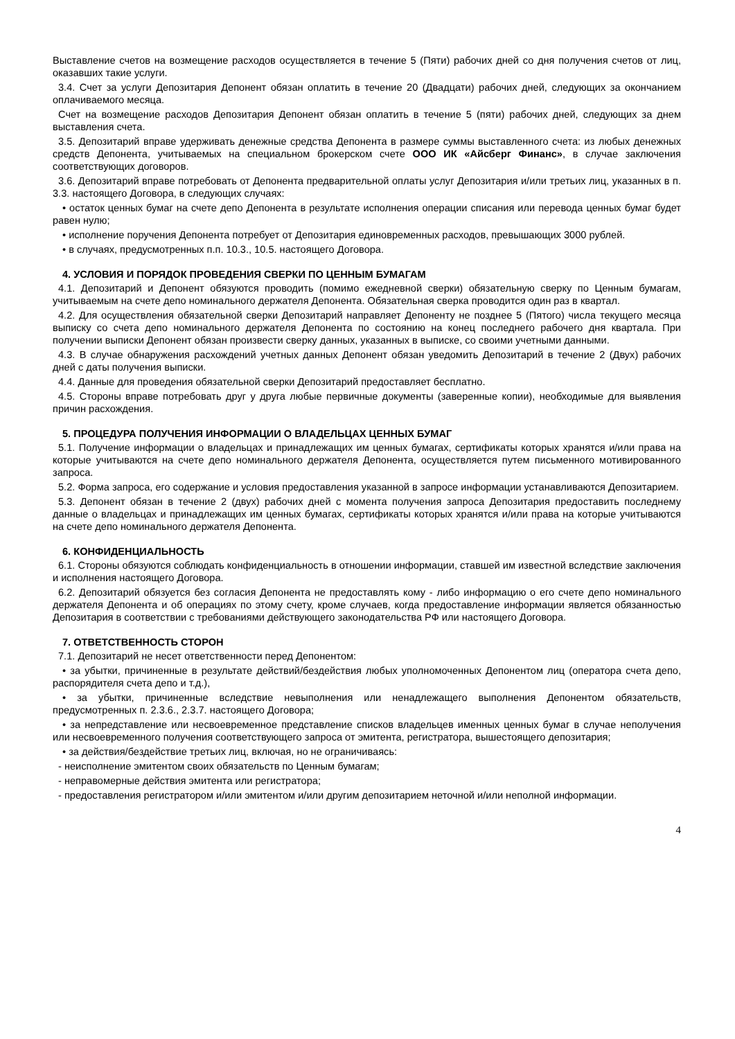Выставление счетов на возмещение расходов осуществляется в течение 5 (Пяти) рабочих дней со дня получения счетов от лиц, оказавших такие услуги.
3.4. Счет за услуги Депозитария Депонент обязан оплатить в течение 20 (Двадцати) рабочих дней, следующих за окончанием оплачиваемого месяца.
Счет на возмещение расходов Депозитария Депонент обязан оплатить в течение 5 (пяти) рабочих дней, следующих за днем выставления счета.
3.5. Депозитарий вправе удерживать денежные средства Депонента в размере суммы выставленного счета: из любых денежных средств Депонента, учитываемых на специальном брокерском счете ООО ИК «Айсберг Финанс», в случае заключения соответствующих договоров.
3.6. Депозитарий вправе потребовать от Депонента предварительной оплаты услуг Депозитария и/или третьих лиц, указанных в п. 3.3. настоящего Договора, в следующих случаях:
• остаток ценных бумаг на счете депо Депонента в результате исполнения операции списания или перевода ценных бумаг будет равен нулю;
• исполнение поручения Депонента потребует от Депозитария единовременных расходов, превышающих 3000 рублей.
• в случаях, предусмотренных п.п. 10.3., 10.5. настоящего Договора.
4. УСЛОВИЯ И ПОРЯДОК ПРОВЕДЕНИЯ СВЕРКИ ПО ЦЕННЫМ БУМАГАМ
4.1. Депозитарий и Депонент обязуются проводить (помимо ежедневной сверки) обязательную сверку по Ценным бумагам, учитываемым на счете депо номинального держателя Депонента. Обязательная сверка проводится один раз в квартал.
4.2. Для осуществления обязательной сверки Депозитарий направляет Депоненту не позднее 5 (Пятого) числа текущего месяца выписку со счета депо номинального держателя Депонента по состоянию на конец последнего рабочего дня квартала. При получении выписки Депонент обязан произвести сверку данных, указанных в выписке, со своими учетными данными.
4.3. В случае обнаружения расхождений учетных данных Депонент обязан уведомить Депозитарий в течение 2 (Двух) рабочих дней с даты получения выписки.
4.4. Данные для проведения обязательной сверки Депозитарий предоставляет бесплатно.
4.5. Стороны вправе потребовать друг у друга любые первичные документы (заверенные копии), необходимые для выявления причин расхождения.
5. ПРОЦЕДУРА ПОЛУЧЕНИЯ ИНФОРМАЦИИ О ВЛАДЕЛЬЦАХ ЦЕННЫХ БУМАГ
5.1. Получение информации о владельцах и принадлежащих им ценных бумагах, сертификаты которых хранятся и/или права на которые учитываются на счете депо номинального держателя Депонента, осуществляется путем письменного мотивированного запроса.
5.2. Форма запроса, его содержание и условия предоставления указанной в запросе информации устанавливаются Депозитарием.
5.3. Депонент обязан в течение 2 (двух) рабочих дней с момента получения запроса Депозитария предоставить последнему данные о владельцах и принадлежащих им ценных бумагах, сертификаты которых хранятся и/или права на которые учитываются на счете депо номинального держателя Депонента.
6. КОНФИДЕНЦИАЛЬНОСТЬ
6.1. Стороны обязуются соблюдать конфиденциальность в отношении информации, ставшей им известной вследствие заключения и исполнения настоящего Договора.
6.2. Депозитарий обязуется без согласия Депонента не предоставлять кому - либо информацию о его счете депо номинального держателя Депонента и об операциях по этому счету, кроме случаев, когда предоставление информации является обязанностью Депозитария в соответствии с требованиями действующего законодательства РФ или настоящего Договора.
7. ОТВЕТСТВЕННОСТЬ СТОРОН
7.1. Депозитарий не несет ответственности перед Депонентом:
• за убытки, причиненные в результате действий/бездействия любых уполномоченных Депонентом лиц (оператора счета депо, распорядителя счета депо и т.д.),
• за убытки, причиненные вследствие невыполнения или ненадлежащего выполнения Депонентом обязательств, предусмотренных п. 2.3.6., 2.3.7. настоящего Договора;
• за непредставление или несвоевременное представление списков владельцев именных ценных бумаг в случае неполучения или несвоевременного получения соответствующего запроса от эмитента, регистратора, вышестоящего депозитария;
• за действия/бездействие третьих лиц, включая, но не ограничиваясь:
- неисполнение эмитентом своих обязательств по Ценным бумагам;
- неправомерные действия эмитента или регистратора;
- предоставления регистратором и/или эмитентом и/или другим депозитарием неточной и/или неполной информации.
4